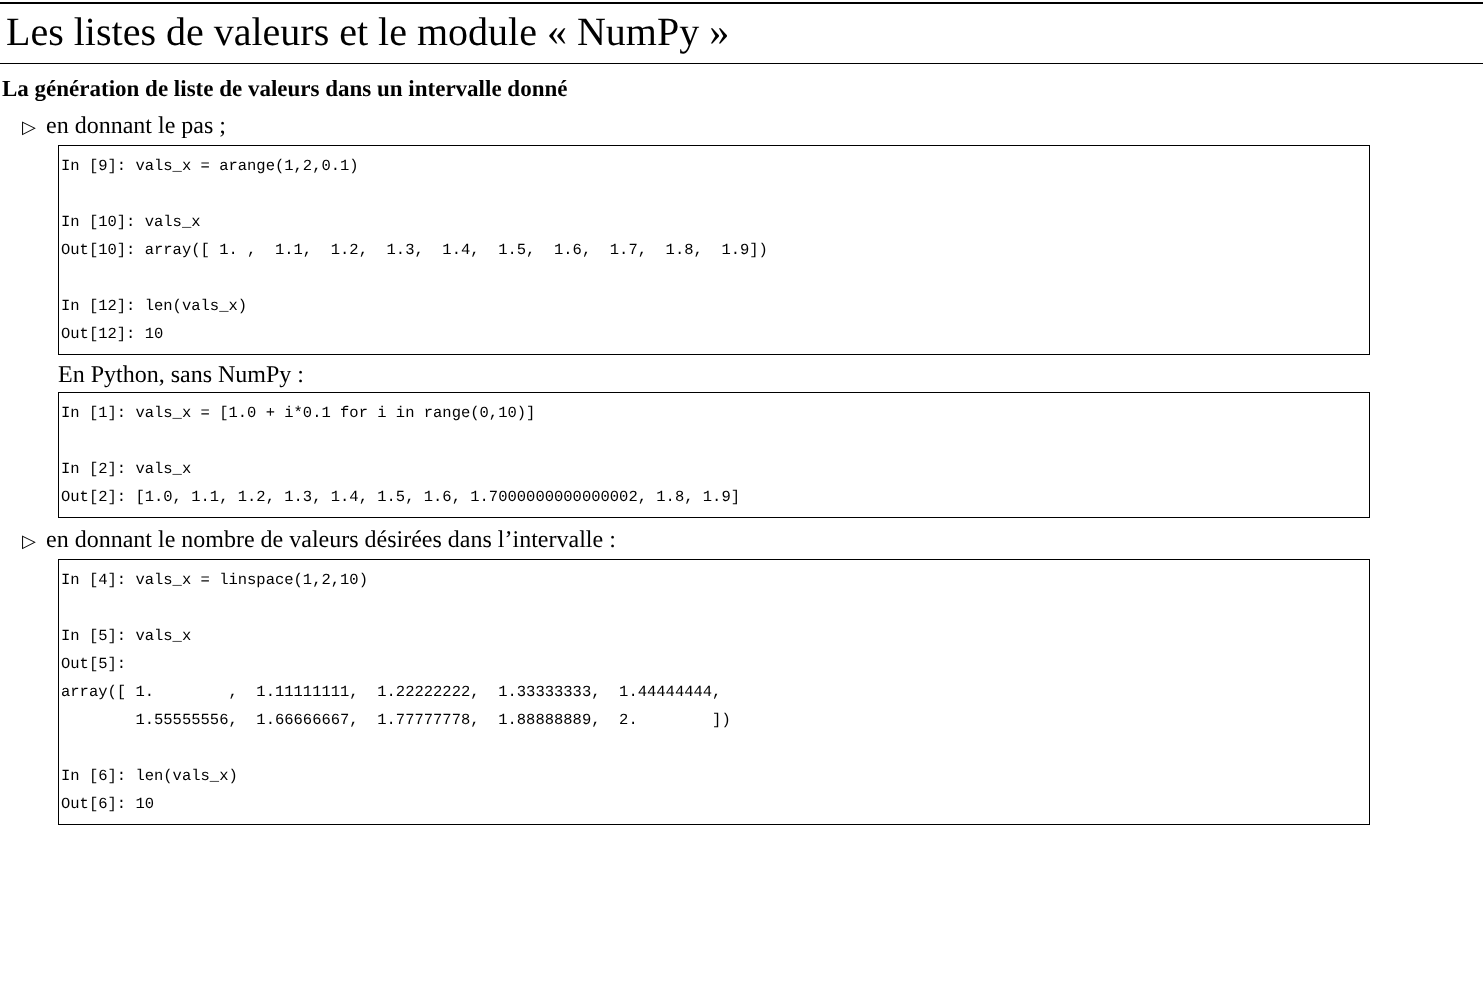Les listes de valeurs et le module « NumPy »
La génération de liste de valeurs dans un intervalle donné
▷ en donnant le pas ;
In [9]: vals_x = arange(1,2,0.1)

In [10]: vals_x
Out[10]: array([ 1. ,  1.1,  1.2,  1.3,  1.4,  1.5,  1.6,  1.7,  1.8,  1.9])

In [12]: len(vals_x)
Out[12]: 10
En Python, sans NumPy :
In [1]: vals_x = [1.0 + i*0.1 for i in range(0,10)]

In [2]: vals_x
Out[2]: [1.0, 1.1, 1.2, 1.3, 1.4, 1.5, 1.6, 1.7000000000000002, 1.8, 1.9]
▷ en donnant le nombre de valeurs désirées dans l’intervalle :
In [4]: vals_x = linspace(1,2,10)

In [5]: vals_x
Out[5]:
array([ 1.        ,  1.11111111,  1.22222222,  1.33333333,  1.44444444,
        1.55555556,  1.66666667,  1.77777778,  1.88888889,  2.        ])

In [6]: len(vals_x)
Out[6]: 10